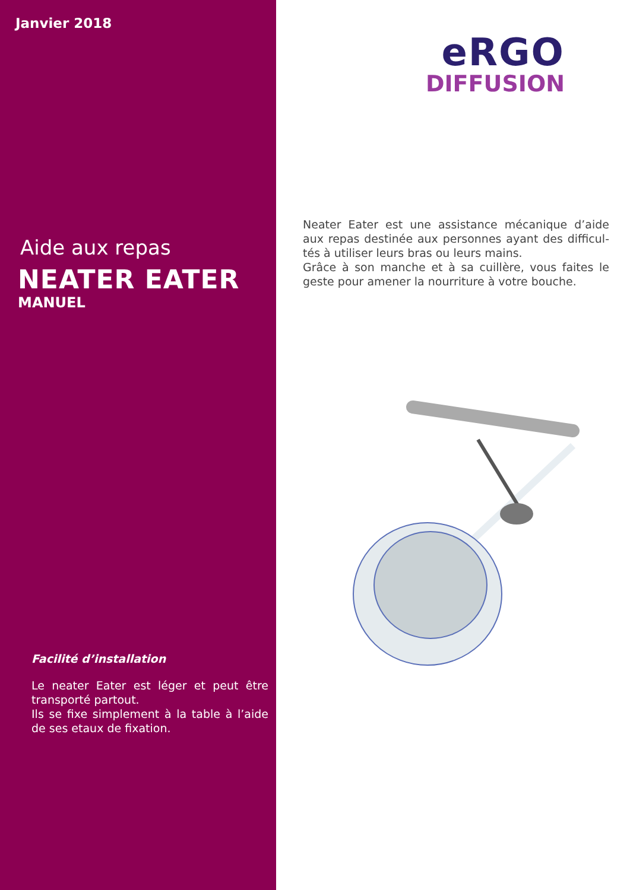Janvier 2018
Aide aux repas
NEATER EATER
MANUEL
Facilité d’installation
Le neater Eater est léger et peut être transporté partout.
Ils se fixe simplement à la table à l’aide de ses etaux de fixation.
eRGO
DIFFUSION
Neater Eater est une assistance mécanique d’aide aux repas destinée aux personnes ayant des difficul-tés à utiliser leurs bras ou leurs mains.
Grâce à son manche et à sa cuillère, vous faites le geste pour amener la nourriture à votre bouche.